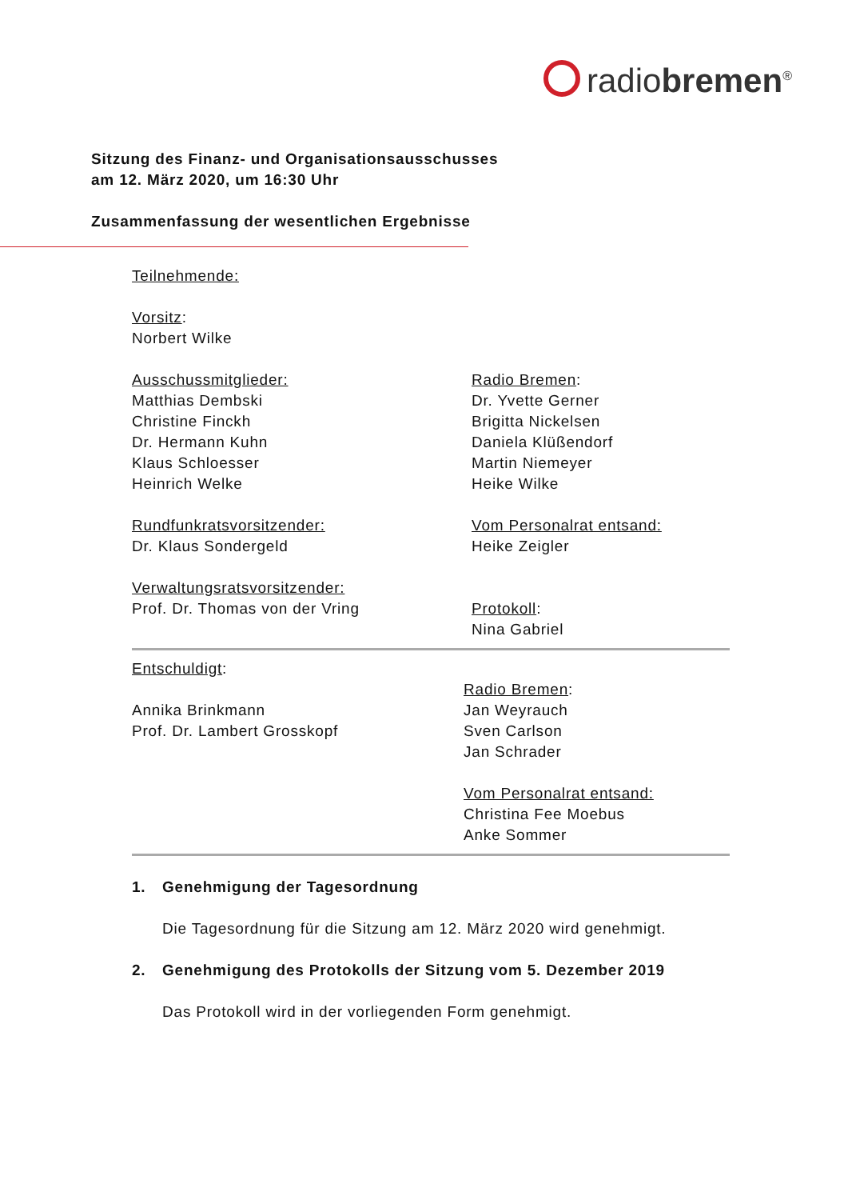radiobremen<sup>®</sup>
Sitzung des Finanz- und Organisationsausschusses
am 12. März 2020, um 16:30 Uhr
Zusammenfassung der wesentlichen Ergebnisse
Teilnehmende:
Vorsitz:
Norbert Wilke
Ausschussmitglieder:
Matthias Dembski
Christine Finckh
Dr. Hermann Kuhn
Klaus Schloesser
Heinrich Welke
Radio Bremen:
Dr. Yvette Gerner
Brigitta Nickelsen
Daniela Klüßendorf
Martin Niemeyer
Heike Wilke
Rundfunkratsvorsitzender:
Dr. Klaus Sondergeld
Vom Personalrat entsand:
Heike Zeigler
Verwaltungsratsvorsitzender:
Prof. Dr. Thomas von der Vring
Protokoll:
Nina Gabriel
Entschuldigt:
Annika Brinkmann
Prof. Dr. Lambert Grosskopf
Radio Bremen:
Jan Weyrauch
Sven Carlson
Jan Schrader
Vom Personalrat entsand:
Christina Fee Moebus
Anke Sommer
1. Genehmigung der Tagesordnung
Die Tagesordnung für die Sitzung am 12. März 2020 wird genehmigt.
2. Genehmigung des Protokolls der Sitzung vom 5. Dezember 2019
Das Protokoll wird in der vorliegenden Form genehmigt.